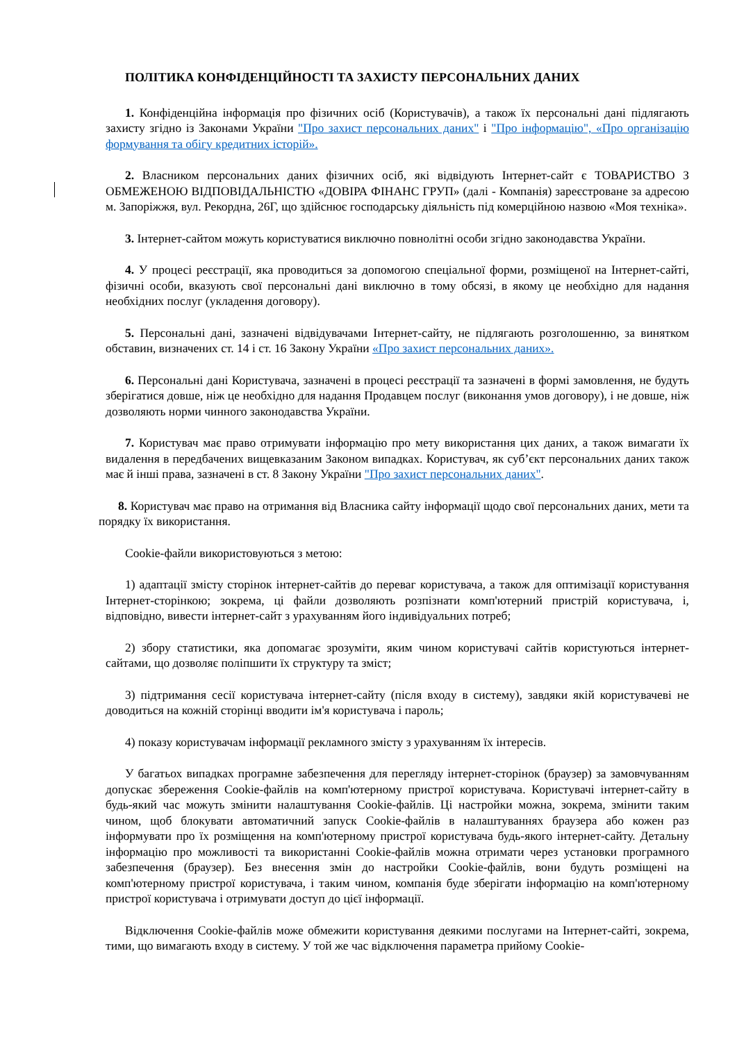ПОЛІТИКА КОНФІДЕНЦІЙНОСТІ ТА ЗАХИСТУ ПЕРСОНАЛЬНИХ ДАНИХ
1. Конфіденційна інформація про фізичних осіб (Користувачів), а також їх персональні дані підлягають захисту згідно із Законами України "Про захист персональних даних" і "Про інформацію", «Про організацію формування та обігу кредитних історій».
2. Власником персональних даних фізичних осіб, які відвідують Інтернет-сайт є ТОВАРИСТВО З ОБМЕЖЕНОЮ ВІДПОВІДАЛЬНІСТЮ «ДОВІРА ФІНАНС ГРУП» (далі - Компанія) зареєстроване за адресою м. Запоріжжя, вул. Рекордна, 26Г, що здійснює господарську діяльність під комерційною назвою «Моя техніка».
3. Інтернет-сайтом можуть користуватися виключно повнолітні особи згідно законодавства України.
4. У процесі реєстрації, яка проводиться за допомогою спеціальної форми, розміщеної на Інтернет-сайті, фізичні особи, вказують свої персональні дані виключно в тому обсязі, в якому це необхідно для надання необхідних послуг (укладення договору).
5. Персональні дані, зазначені відвідувачами Інтернет-сайту, не підлягають розголошенню, за винятком обставин, визначених ст. 14 і ст. 16 Закону України «Про захист персональних даних».
6. Персональні дані Користувача, зазначені в процесі реєстрації та зазначені в формі замовлення, не будуть зберігатися довше, ніж це необхідно для надання Продавцем послуг (виконання умов договору), і не довше, ніж дозволяють норми чинного законодавства України.
7. Користувач має право отримувати інформацію про мету використання цих даних, а також вимагати їх видалення в передбачених вищевказаним Законом випадках. Користувач, як суб’єкт персональних даних також має й інші права, зазначені в ст. 8 Закону України "Про захист персональних даних".
8. Користувач має право на отримання від Власника сайту інформації щодо свої персональних даних, мети та порядку їх використання.
Cookie-файли використовуються з метою:
1) адаптації змісту сторінок інтернет-сайтів до переваг користувача, а також для оптимізації користування Інтернет-сторінкою; зокрема, ці файли дозволяють розпізнати комп'ютерний пристрій користувача, і, відповідно, вивести інтернет-сайт з урахуванням його індивідуальних потреб;
2) збору статистики, яка допомагає зрозуміти, яким чином користувачі сайтів користуються інтернет-сайтами, що дозволяє поліпшити їх структуру та зміст;
3) підтримання сесії користувача інтернет-сайту (після входу в систему), завдяки якій користувачеві не доводиться на кожній сторінці вводити ім'я користувача і пароль;
4) показу користувачам інформації рекламного змісту з урахуванням їх інтересів.
У багатьох випадках програмне забезпечення для перегляду інтернет-сторінок (браузер) за замовчуванням допускає збереження Cookie-файлів на комп'ютерному пристрої користувача. Користувачі інтернет-сайту в будь-який час можуть змінити налаштування Cookie-файлів. Ці настройки можна, зокрема, змінити таким чином, щоб блокувати автоматичний запуск Cookie-файлів в налаштуваннях браузера або кожен раз інформувати про їх розміщення на комп'ютерному пристрої користувача будь-якого інтернет-сайту. Детальну інформацію про можливості та використанні Cookie-файлів можна отримати через установки програмного забезпечення (браузер). Без внесення змін до настройки Cookie-файлів, вони будуть розміщені на комп'ютерному пристрої користувача, і таким чином, компанія буде зберігати інформацію на комп'ютерному пристрої користувача і отримувати доступ до цієї інформації.
Відключення Cookie-файлів може обмежити користування деякими послугами на Інтернет-сайті, зокрема, тими, що вимагають входу в систему. У той же час відключення параметра прийому Cookie-